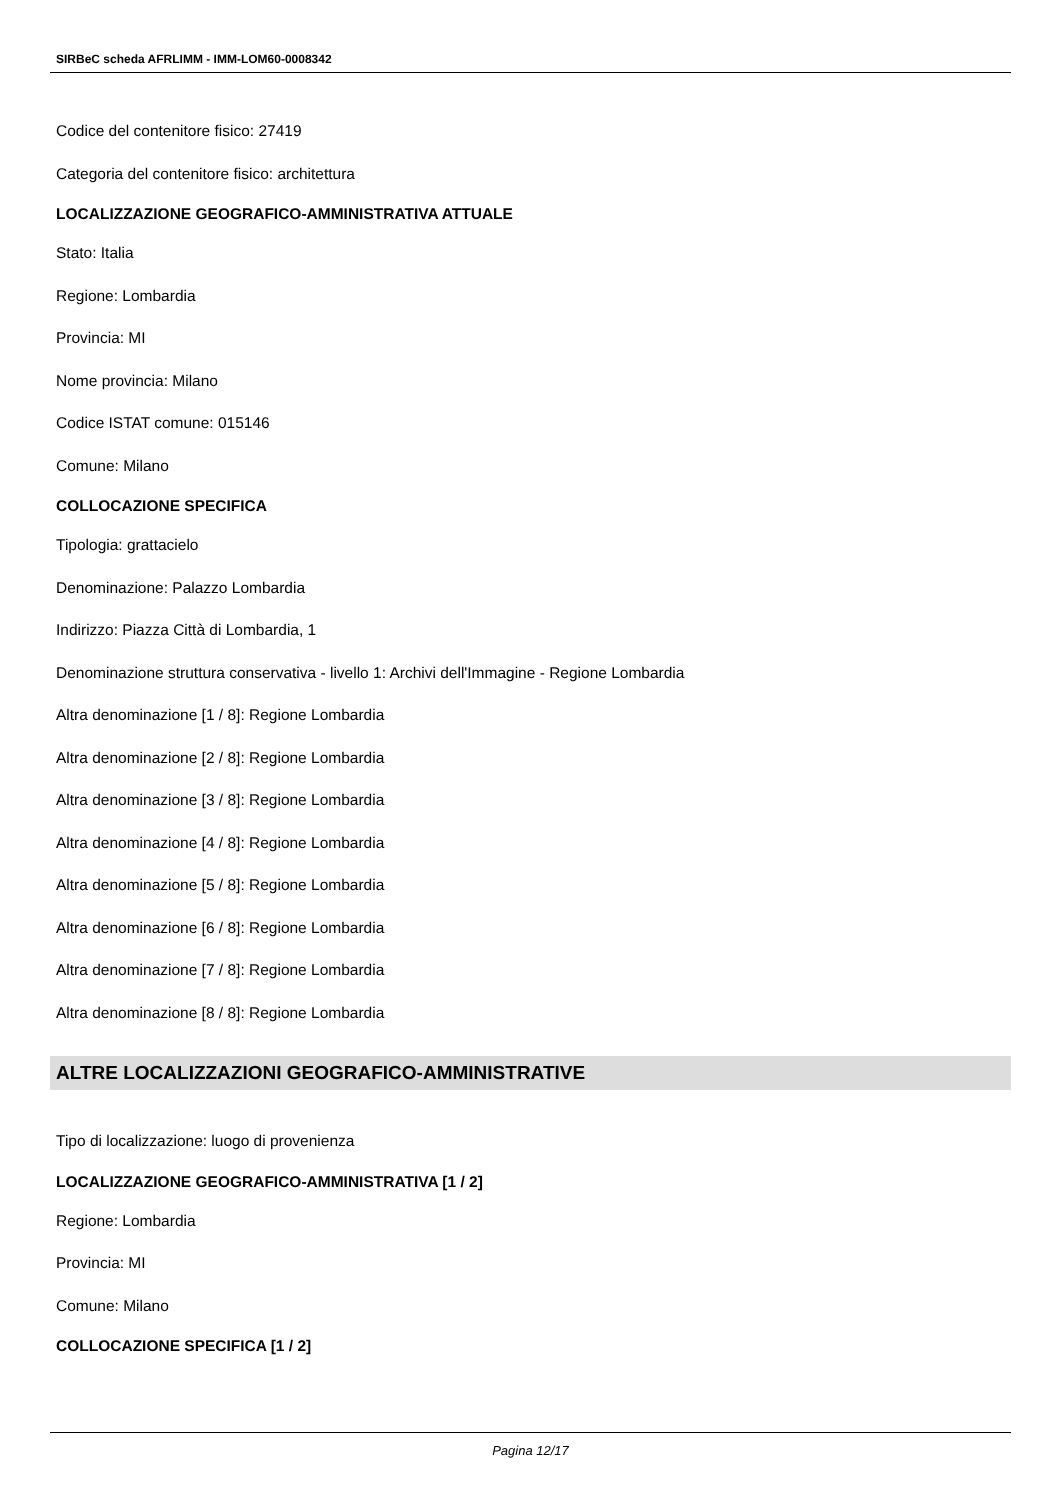SIRBeC scheda AFRLIMM - IMM-LOM60-0008342
Codice del contenitore fisico: 27419
Categoria del contenitore fisico: architettura
LOCALIZZAZIONE GEOGRAFICO-AMMINISTRATIVA ATTUALE
Stato: Italia
Regione: Lombardia
Provincia: MI
Nome provincia: Milano
Codice ISTAT comune: 015146
Comune: Milano
COLLOCAZIONE SPECIFICA
Tipologia: grattacielo
Denominazione: Palazzo Lombardia
Indirizzo: Piazza Città di Lombardia, 1
Denominazione struttura conservativa - livello 1: Archivi dell'Immagine - Regione Lombardia
Altra denominazione [1 / 8]: Regione Lombardia
Altra denominazione [2 / 8]: Regione Lombardia
Altra denominazione [3 / 8]: Regione Lombardia
Altra denominazione [4 / 8]: Regione Lombardia
Altra denominazione [5 / 8]: Regione Lombardia
Altra denominazione [6 / 8]: Regione Lombardia
Altra denominazione [7 / 8]: Regione Lombardia
Altra denominazione [8 / 8]: Regione Lombardia
ALTRE LOCALIZZAZIONI GEOGRAFICO-AMMINISTRATIVE
Tipo di localizzazione: luogo di provenienza
LOCALIZZAZIONE GEOGRAFICO-AMMINISTRATIVA [1 / 2]
Regione: Lombardia
Provincia: MI
Comune: Milano
COLLOCAZIONE SPECIFICA [1 / 2]
Pagina 12/17